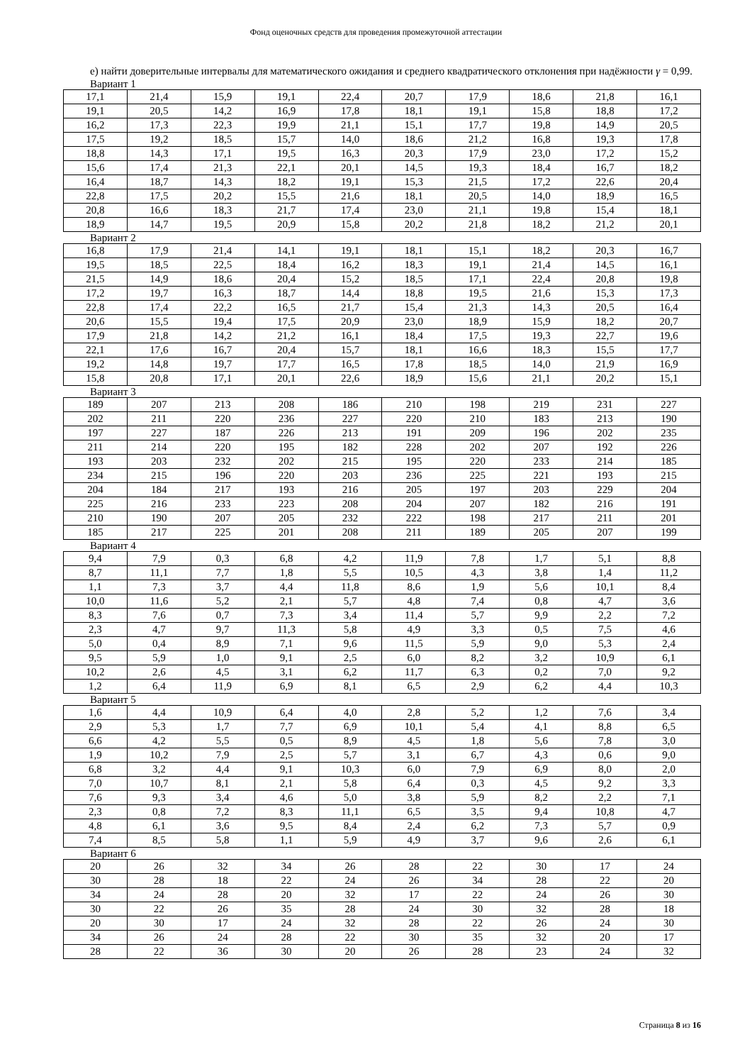Фонд оценочных средств для проведения промежуточной аттестации
е) найти доверительные интервалы для математического ожидания и среднего квадратического отклонения при надёжности γ = 0,99.
Вариант 1
| 17,1 | 21,4 | 15,9 | 19,1 | 22,4 | 20,7 | 17,9 | 18,6 | 21,8 | 16,1 |
| 19,1 | 20,5 | 14,2 | 16,9 | 17,8 | 18,1 | 19,1 | 15,8 | 18,8 | 17,2 |
| 16,2 | 17,3 | 22,3 | 19,9 | 21,1 | 15,1 | 17,7 | 19,8 | 14,9 | 20,5 |
| 17,5 | 19,2 | 18,5 | 15,7 | 14,0 | 18,6 | 21,2 | 16,8 | 19,3 | 17,8 |
| 18,8 | 14,3 | 17,1 | 19,5 | 16,3 | 20,3 | 17,9 | 23,0 | 17,2 | 15,2 |
| 15,6 | 17,4 | 21,3 | 22,1 | 20,1 | 14,5 | 19,3 | 18,4 | 16,7 | 18,2 |
| 16,4 | 18,7 | 14,3 | 18,2 | 19,1 | 15,3 | 21,5 | 17,2 | 22,6 | 20,4 |
| 22,8 | 17,5 | 20,2 | 15,5 | 21,6 | 18,1 | 20,5 | 14,0 | 18,9 | 16,5 |
| 20,8 | 16,6 | 18,3 | 21,7 | 17,4 | 23,0 | 21,1 | 19,8 | 15,4 | 18,1 |
| 18,9 | 14,7 | 19,5 | 20,9 | 15,8 | 20,2 | 21,8 | 18,2 | 21,2 | 20,1 |
Вариант 2
| 16,8 | 17,9 | 21,4 | 14,1 | 19,1 | 18,1 | 15,1 | 18,2 | 20,3 | 16,7 |
| 19,5 | 18,5 | 22,5 | 18,4 | 16,2 | 18,3 | 19,1 | 21,4 | 14,5 | 16,1 |
| 21,5 | 14,9 | 18,6 | 20,4 | 15,2 | 18,5 | 17,1 | 22,4 | 20,8 | 19,8 |
| 17,2 | 19,7 | 16,3 | 18,7 | 14,4 | 18,8 | 19,5 | 21,6 | 15,3 | 17,3 |
| 22,8 | 17,4 | 22,2 | 16,5 | 21,7 | 15,4 | 21,3 | 14,3 | 20,5 | 16,4 |
| 20,6 | 15,5 | 19,4 | 17,5 | 20,9 | 23,0 | 18,9 | 15,9 | 18,2 | 20,7 |
| 17,9 | 21,8 | 14,2 | 21,2 | 16,1 | 18,4 | 17,5 | 19,3 | 22,7 | 19,6 |
| 22,1 | 17,6 | 16,7 | 20,4 | 15,7 | 18,1 | 16,6 | 18,3 | 15,5 | 17,7 |
| 19,2 | 14,8 | 19,7 | 17,7 | 16,5 | 17,8 | 18,5 | 14,0 | 21,9 | 16,9 |
| 15,8 | 20,8 | 17,1 | 20,1 | 22,6 | 18,9 | 15,6 | 21,1 | 20,2 | 15,1 |
Вариант 3
| 189 | 207 | 213 | 208 | 186 | 210 | 198 | 219 | 231 | 227 |
| 202 | 211 | 220 | 236 | 227 | 220 | 210 | 183 | 213 | 190 |
| 197 | 227 | 187 | 226 | 213 | 191 | 209 | 196 | 202 | 235 |
| 211 | 214 | 220 | 195 | 182 | 228 | 202 | 207 | 192 | 226 |
| 193 | 203 | 232 | 202 | 215 | 195 | 220 | 233 | 214 | 185 |
| 234 | 215 | 196 | 220 | 203 | 236 | 225 | 221 | 193 | 215 |
| 204 | 184 | 217 | 193 | 216 | 205 | 197 | 203 | 229 | 204 |
| 225 | 216 | 233 | 223 | 208 | 204 | 207 | 182 | 216 | 191 |
| 210 | 190 | 207 | 205 | 232 | 222 | 198 | 217 | 211 | 201 |
| 185 | 217 | 225 | 201 | 208 | 211 | 189 | 205 | 207 | 199 |
Вариант 4
| 9,4 | 7,9 | 0,3 | 6,8 | 4,2 | 11,9 | 7,8 | 1,7 | 5,1 | 8,8 |
| 8,7 | 11,1 | 7,7 | 1,8 | 5,5 | 10,5 | 4,3 | 3,8 | 1,4 | 11,2 |
| 1,1 | 7,3 | 3,7 | 4,4 | 11,8 | 8,6 | 1,9 | 5,6 | 10,1 | 8,4 |
| 10,0 | 11,6 | 5,2 | 2,1 | 5,7 | 4,8 | 7,4 | 0,8 | 4,7 | 3,6 |
| 8,3 | 7,6 | 0,7 | 7,3 | 3,4 | 11,4 | 5,7 | 9,9 | 2,2 | 7,2 |
| 2,3 | 4,7 | 9,7 | 11,3 | 5,8 | 4,9 | 3,3 | 0,5 | 7,5 | 4,6 |
| 5,0 | 0,4 | 8,9 | 7,1 | 9,6 | 11,5 | 5,9 | 9,0 | 5,3 | 2,4 |
| 9,5 | 5,9 | 1,0 | 9,1 | 2,5 | 6,0 | 8,2 | 3,2 | 10,9 | 6,1 |
| 10,2 | 2,6 | 4,5 | 3,1 | 6,2 | 11,7 | 6,3 | 0,2 | 7,0 | 9,2 |
| 1,2 | 6,4 | 11,9 | 6,9 | 8,1 | 6,5 | 2,9 | 6,2 | 4,4 | 10,3 |
Вариант 5
| 1,6 | 4,4 | 10,9 | 6,4 | 4,0 | 2,8 | 5,2 | 1,2 | 7,6 | 3,4 |
| 2,9 | 5,3 | 1,7 | 7,7 | 6,9 | 10,1 | 5,4 | 4,1 | 8,8 | 6,5 |
| 6,6 | 4,2 | 5,5 | 0,5 | 8,9 | 4,5 | 1,8 | 5,6 | 7,8 | 3,0 |
| 1,9 | 10,2 | 7,9 | 2,5 | 5,7 | 3,1 | 6,7 | 4,3 | 0,6 | 9,0 |
| 6,8 | 3,2 | 4,4 | 9,1 | 10,3 | 6,0 | 7,9 | 6,9 | 8,0 | 2,0 |
| 7,0 | 10,7 | 8,1 | 2,1 | 5,8 | 6,4 | 0,3 | 4,5 | 9,2 | 3,3 |
| 7,6 | 9,3 | 3,4 | 4,6 | 5,0 | 3,8 | 5,9 | 8,2 | 2,2 | 7,1 |
| 2,3 | 0,8 | 7,2 | 8,3 | 11,1 | 6,5 | 3,5 | 9,4 | 10,8 | 4,7 |
| 4,8 | 6,1 | 3,6 | 9,5 | 8,4 | 2,4 | 6,2 | 7,3 | 5,7 | 0,9 |
| 7,4 | 8,5 | 5,8 | 1,1 | 5,9 | 4,9 | 3,7 | 9,6 | 2,6 | 6,1 |
Вариант 6
| 20 | 26 | 32 | 34 | 26 | 28 | 22 | 30 | 17 | 24 |
| 30 | 28 | 18 | 22 | 24 | 26 | 34 | 28 | 22 | 20 |
| 34 | 24 | 28 | 20 | 32 | 17 | 22 | 24 | 26 | 30 |
| 30 | 22 | 26 | 35 | 28 | 24 | 30 | 32 | 28 | 18 |
| 20 | 30 | 17 | 24 | 32 | 28 | 22 | 26 | 24 | 30 |
| 34 | 26 | 24 | 28 | 22 | 30 | 35 | 32 | 20 | 17 |
| 28 | 22 | 36 | 30 | 20 | 26 | 28 | 23 | 24 | 32 |
Страница 8 из 16